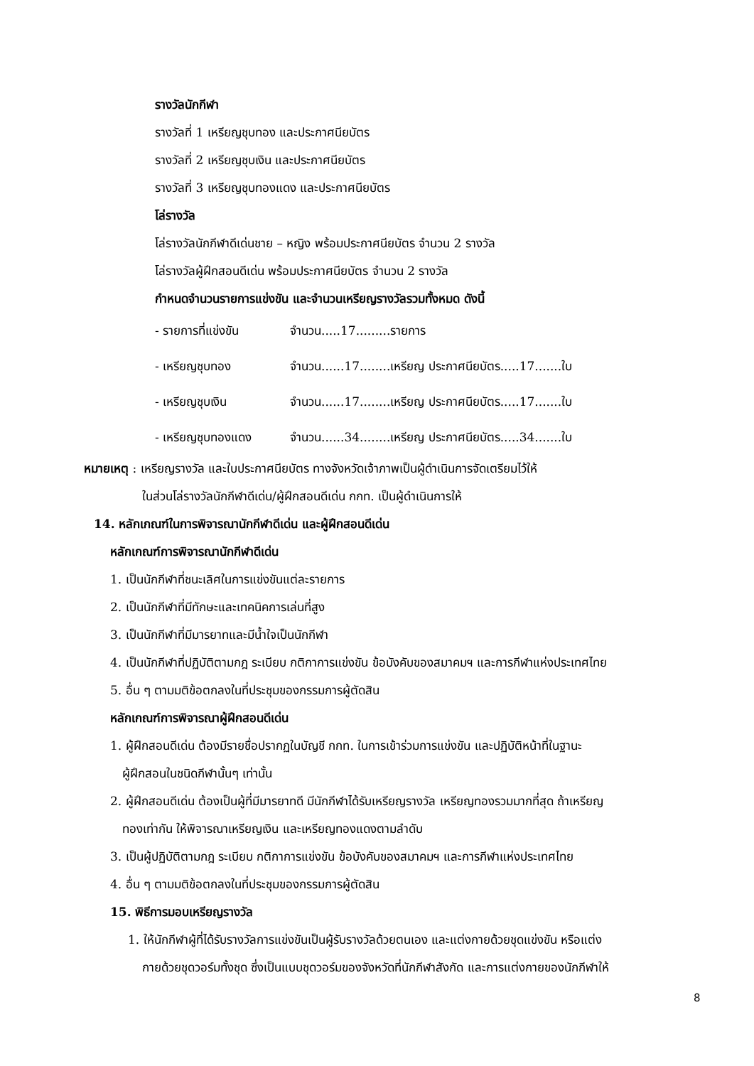รางวัลนักกีฬา
รางวัลที่ 1 เหรียญชุบทอง และประกาศนียบัตร
รางวัลที่ 2 เหรียญชุบเงิน และประกาศนียบัตร
รางวัลที่ 3 เหรียญชุบทองแดง และประกาศนียบัตร
โล่รางวัล
โล่รางวัลนักกีฬาดีเด่นชาย – หญิง พร้อมประกาศนียบัตร จำนวน 2 รางวัล
โล่รางวัลผู้ฝึกสอนดีเด่น พร้อมประกาศนียบัตร จำนวน 2 รางวัล
กำหนดจำนวนรายการแข่งขัน และจำนวนเหรียญรางวัลรวมทั้งหมด ดังนี้
- รายการที่แข่งขัน จำนวน.....17.........รายการ
- เหรียญชุบทอง จำนวน......17........เหรียญ ประกาศนียบัตร.....17.......ใบ
- เหรียญชุบเงิน จำนวน......17........เหรียญ ประกาศนียบัตร.....17.......ใบ
- เหรียญชุบทองแดง จำนวน......34........เหรียญ ประกาศนียบัตร.....34.......ใบ
หมายเหตุ : เหรียญรางวัล และใบประกาศนียบัตร ทางจังหวัดเจ้าภาพเป็นผู้ดำเนินการจัดเตรียมไว้ให้
ในส่วนโล่รางวัลนักกีฬาดีเด่น/ผู้ฝึกสอนดีเด่น กกท. เป็นผู้ดำเนินการให้
14. หลักเกณฑ์ในการพิจารณานักกีฬาดีเด่น และผู้ฝึกสอนดีเด่น
หลักเกณฑ์การพิจารณานักกีฬาดีเด่น
1. เป็นนักกีฬาที่ชนะเลิศในการแข่งขันแต่ละรายการ
2. เป็นนักกีฬาที่มีทักษะและเทคนิคการเล่นที่สูง
3. เป็นนักกีฬาที่มีมารยาทและมีน้ำใจเป็นนักกีฬา
4. เป็นนักกีฬาที่ปฏิบัติตามกฎ ระเบียบ กติกาการแข่งขัน ข้อบังคับของสมาคมฯ และการกีฬาแห่งประเทศไทย
5. อื่น ๆ ตามมติข้อตกลงในที่ประชุมของกรรมการผู้ตัดสิน
หลักเกณฑ์การพิจารณาผู้ฝึกสอนดีเด่น
1. ผู้ฝึกสอนดีเด่น ต้องมีรายชื่อปรากฏในบัญชี กกท. ในการเข้าร่วมการแข่งขัน และปฏิบัติหน้าที่ในฐานะ
ผู้ฝึกสอนในชนิดกีฬานั้นๆ เท่านั้น
2. ผู้ฝึกสอนดีเด่น ต้องเป็นผู้ที่มีมารยาทดี มีนักกีฬาได้รับเหรียญรางวัล เหรียญทองรวมมากที่สุด ถ้าเหรียญ
ทองเท่ากัน ให้พิจารณาเหรียญเงิน และเหรียญทองแดงตามลำดับ
3. เป็นผู้ปฏิบัติตามกฎ ระเบียบ กติกาการแข่งขัน ข้อบังคับของสมาคมฯ และการกีฬาแห่งประเทศไทย
4. อื่น ๆ ตามมติข้อตกลงในที่ประชุมของกรรมการผู้ตัดสิน
15. พิธีการมอบเหรียญรางวัล
1. ให้นักกีฬาผู้ที่ได้รับรางวัลการแข่งขันเป็นผู้รับรางวัลด้วยตนเอง และแต่งกายด้วยชุดแข่งขัน หรือแต่ง
กายด้วยชุดวอร์มทั้งชุด ซึ่งเป็นแบบชุดวอร์มของจังหวัดที่นักกีฬาสังกัด และการแต่งกายของนักกีฬาให้
8